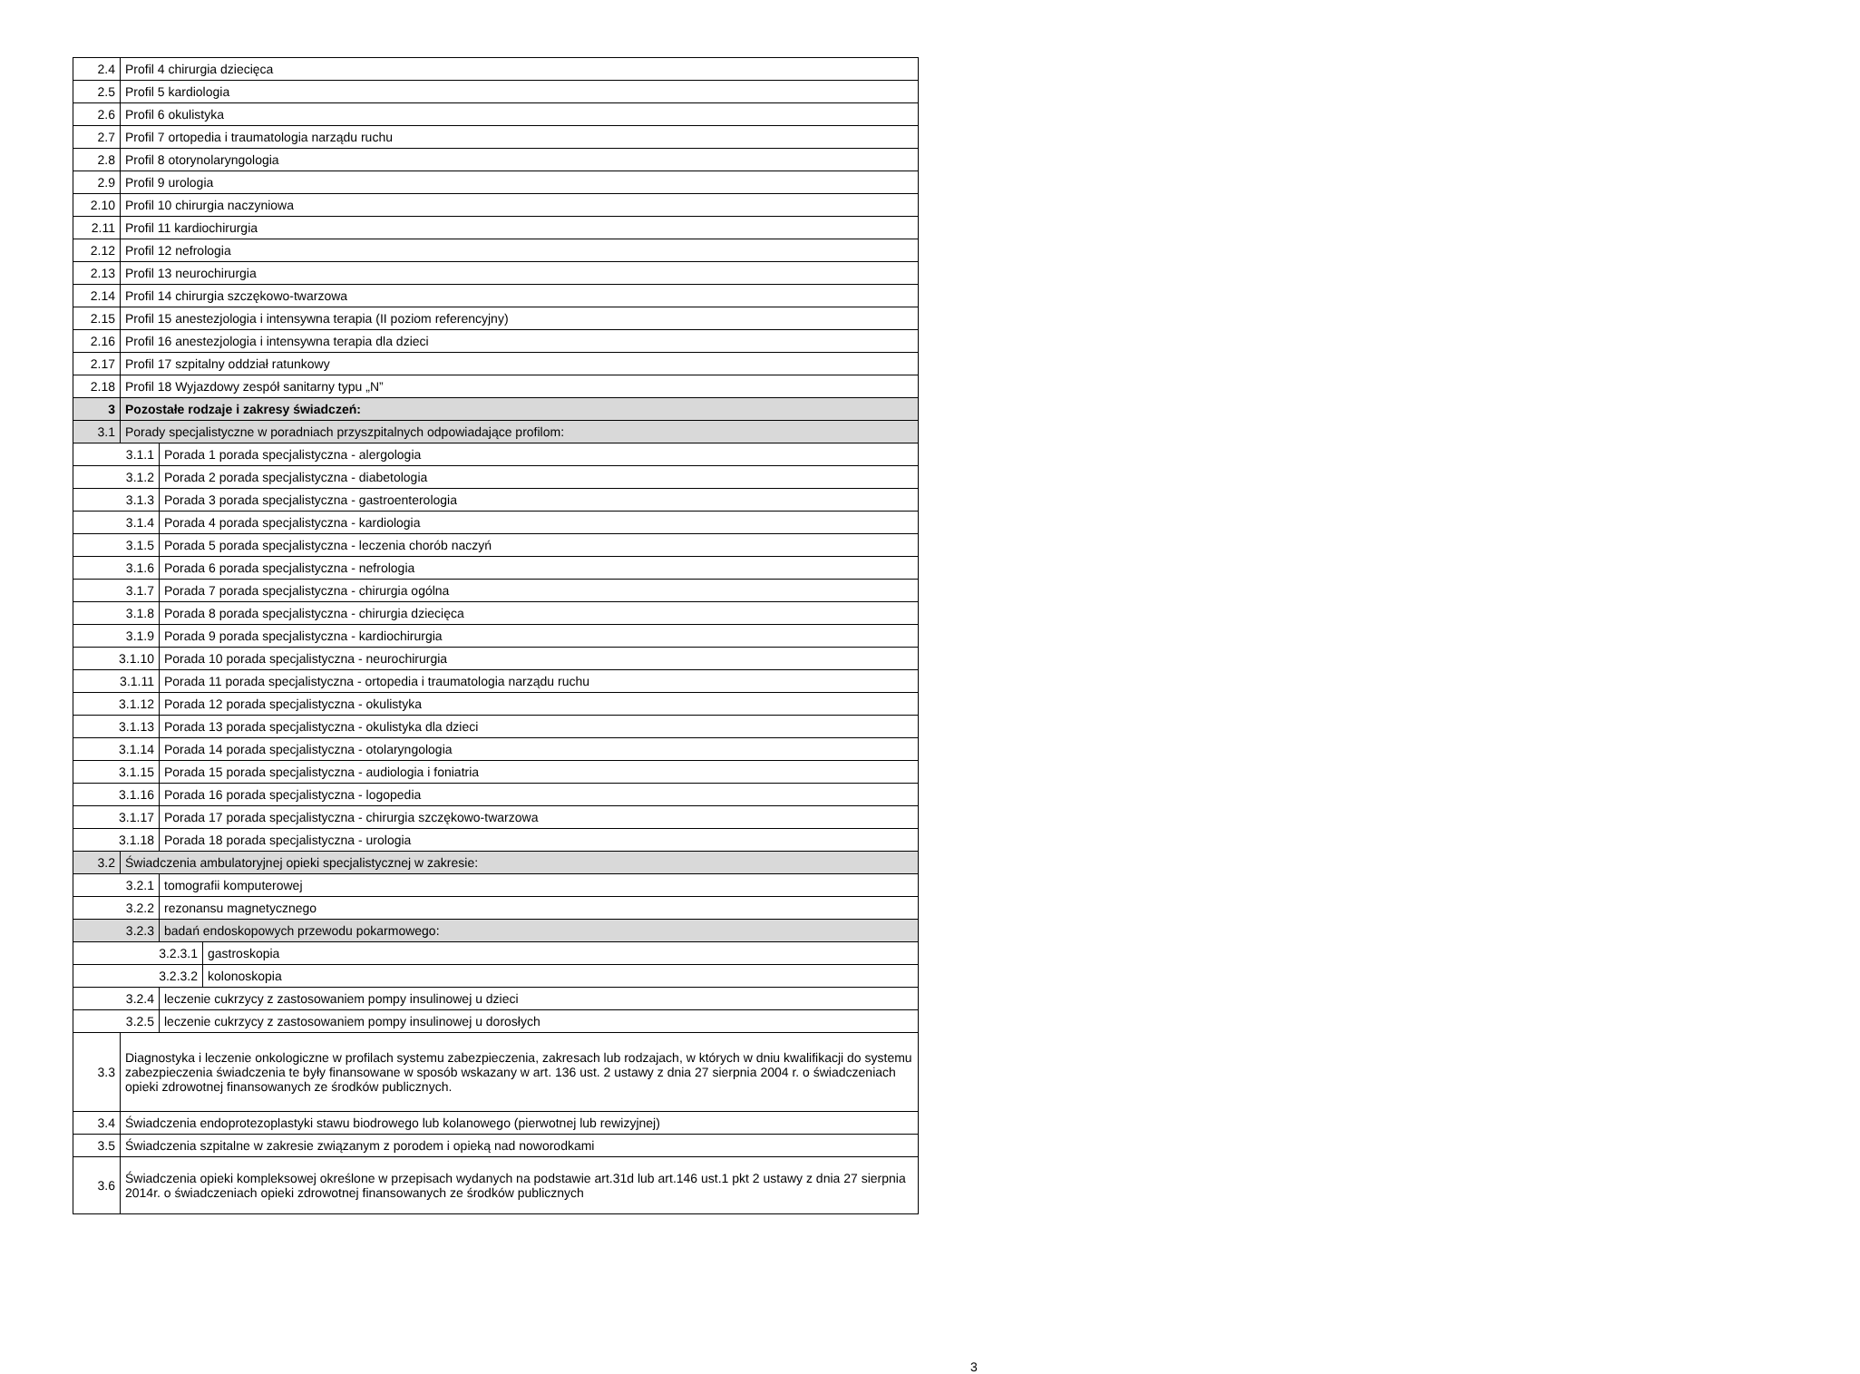| 2.4 | Profil 4 chirurgia dziecięca | | |
| 2.5 | Profil 5 kardiologia | | |
| 2.6 | Profil 6 okulistyka | | |
| 2.7 | Profil 7 ortopedia i traumatologia narządu ruchu | | |
| 2.8 | Profil 8 otorynolaryngologia | | |
| 2.9 | Profil 9 urologia | | |
| 2.10 | Profil 10 chirurgia naczyniowa | | |
| 2.11 | Profil 11 kardiochirurgia | | |
| 2.12 | Profil 12 nefrologia | | |
| 2.13 | Profil 13 neurochirurgia | | |
| 2.14 | Profil 14 chirurgia szczękowo-twarzowa | | |
| 2.15 | Profil 15 anestezjologia i intensywna terapia (II poziom referencyjny) | | |
| 2.16 | Profil 16 anestezjologia i intensywna terapia dla dzieci | | |
| 2.17 | Profil 17 szpitalny oddział ratunkowy | | |
| 2.18 | Profil 18 Wyjazdowy zespół sanitarny typu „N” | | |
| 3 | Pozostałe rodzaje i zakresy świadczeń: | | |
| 3.1 | Porady specjalistyczne w poradniach przyszpitalnych odpowiadające profilom: | | |
| 3.1.1 | | Porada 1 porada specjalistyczna - alergologia | |
| 3.1.2 | | Porada 2 porada specjalistyczna - diabetologia | |
| 3.1.3 | | Porada 3 porada specjalistyczna - gastroenterologia | |
| 3.1.4 | | Porada 4 porada specjalistyczna - kardiologia | |
| 3.1.5 | | Porada 5 porada specjalistyczna - leczenia chorób naczyń | |
| 3.1.6 | | Porada 6 porada specjalistyczna - nefrologia | |
| 3.1.7 | | Porada 7 porada specjalistyczna - chirurgia ogólna | |
| 3.1.8 | | Porada 8 porada specjalistyczna - chirurgia dziecięca | |
| 3.1.9 | | Porada 9 porada specjalistyczna - kardiochirurgia | |
| 3.1.10 | | Porada 10 porada specjalistyczna - neurochirurgia | |
| 3.1.11 | | Porada 11 porada specjalistyczna - ortopedia i traumatologia narządu ruchu | |
| 3.1.12 | | Porada 12 porada specjalistyczna - okulistyka | |
| 3.1.13 | | Porada 13 porada specjalistyczna - okulistyka dla dzieci | |
| 3.1.14 | | Porada 14 porada specjalistyczna - otolaryngologia | |
| 3.1.15 | | Porada 15 porada specjalistyczna - audiologia i foniatria | |
| 3.1.16 | | Porada 16 porada specjalistyczna - logopedia | |
| 3.1.17 | | Porada 17 porada specjalistyczna - chirurgia szczękowo-twarzowa | |
| 3.1.18 | | Porada 18 porada specjalistyczna - urologia | |
| 3.2 | Świadczenia ambulatoryjnej opieki specjalistycznej w zakresie: | | |
| 3.2.1 | | tomografii komputerowej | |
| 3.2.2 | | rezonansu magnetycznego | |
| 3.2.3 | | badań endoskopowych przewodu pokarmowego: | |
| 3.2.3.1 | | | gastroskopia |
| 3.2.3.2 | | | kolonoskopia |
| 3.2.4 | | leczenie cukrzycy z zastosowaniem pompy insulinowej u dzieci | |
| 3.2.5 | | leczenie cukrzycy z zastosowaniem pompy insulinowej u dorosłych | |
| 3.3 | Diagnostyka i leczenie onkologiczne w profilach systemu zabezpieczenia, zakresach lub rodzajach, w których w dniu kwalifikacji do systemu zabezpieczenia świadczenia te były finansowane w sposób wskazany w art. 136 ust. 2 ustawy z dnia 27 sierpnia 2004 r. o świadczeniach opieki zdrowotnej finansowanych ze środków publicznych. | | |
| 3.4 | Świadczenia endoprotezoplastyki stawu biodrowego lub kolanowego (pierwotnej lub rewizyjnej) | | |
| 3.5 | Świadczenia szpitalne w zakresie związanym z porodem i opieką nad noworodkami | | |
| 3.6 | Świadczenia opieki kompleksowej określone w przepisach wydanych na podstawie art.31d lub art.146 ust.1 pkt 2 ustawy z dnia 27 sierpnia 2014r. o świadczeniach opieki zdrowotnej finansowanych ze środków publicznych | | |
3